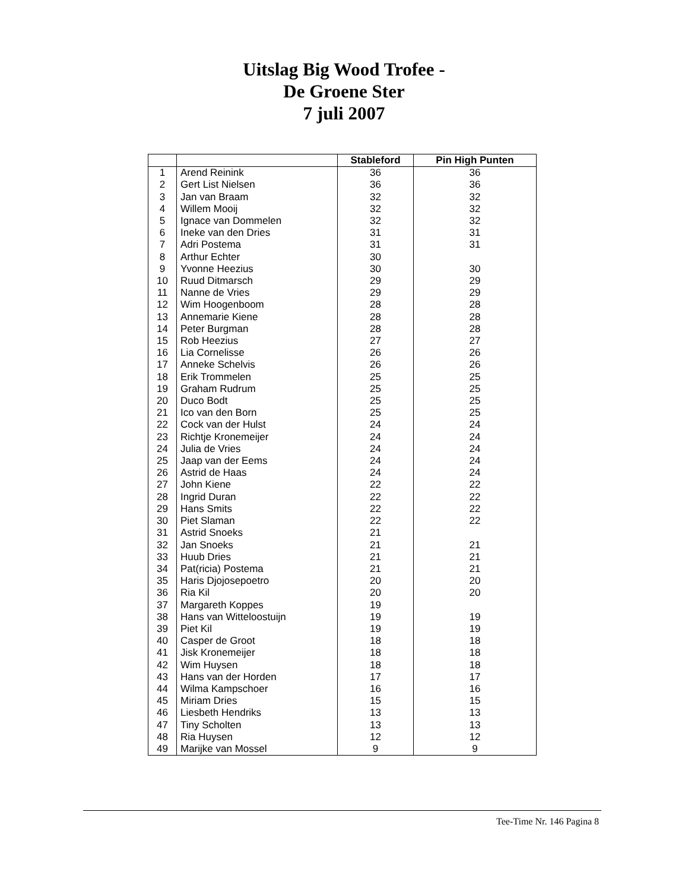Uitslag Big Wood Trofee -
De Groene Ster
7 juli 2007
| | | Stableford | Pin High Punten |
| --- | --- | --- | --- |
| 1 | Arend Reinink | 36 | 36 |
| 2 | Gert List Nielsen | 36 | 36 |
| 3 | Jan van Braam | 32 | 32 |
| 4 | Willem Mooij | 32 | 32 |
| 5 | Ignace van Dommelen | 32 | 32 |
| 6 | Ineke van den Dries | 31 | 31 |
| 7 | Adri Postema | 31 | 31 |
| 8 | Arthur Echter | 30 | |
| 9 | Yvonne Heezius | 30 | 30 |
| 10 | Ruud Ditmarsch | 29 | 29 |
| 11 | Nanne de Vries | 29 | 29 |
| 12 | Wim Hoogenboom | 28 | 28 |
| 13 | Annemarie Kiene | 28 | 28 |
| 14 | Peter Burgman | 28 | 28 |
| 15 | Rob Heezius | 27 | 27 |
| 16 | Lia Cornelisse | 26 | 26 |
| 17 | Anneke Schelvis | 26 | 26 |
| 18 | Erik Trommelen | 25 | 25 |
| 19 | Graham Rudrum | 25 | 25 |
| 20 | Duco Bodt | 25 | 25 |
| 21 | Ico van den Born | 25 | 25 |
| 22 | Cock van der Hulst | 24 | 24 |
| 23 | Richtje Kronemeijer | 24 | 24 |
| 24 | Julia de Vries | 24 | 24 |
| 25 | Jaap van der Eems | 24 | 24 |
| 26 | Astrid de Haas | 24 | 24 |
| 27 | John Kiene | 22 | 22 |
| 28 | Ingrid Duran | 22 | 22 |
| 29 | Hans Smits | 22 | 22 |
| 30 | Piet Slaman | 22 | 22 |
| 31 | Astrid Snoeks | 21 | |
| 32 | Jan Snoeks | 21 | 21 |
| 33 | Huub Dries | 21 | 21 |
| 34 | Pat(ricia) Postema | 21 | 21 |
| 35 | Haris Djojosepoetro | 20 | 20 |
| 36 | Ria Kil | 20 | 20 |
| 37 | Margareth Koppes | 19 | |
| 38 | Hans van Witteloostuijn | 19 | 19 |
| 39 | Piet Kil | 19 | 19 |
| 40 | Casper de Groot | 18 | 18 |
| 41 | Jisk Kronemeijer | 18 | 18 |
| 42 | Wim Huysen | 18 | 18 |
| 43 | Hans van der Horden | 17 | 17 |
| 44 | Wilma Kampschoer | 16 | 16 |
| 45 | Miriam Dries | 15 | 15 |
| 46 | Liesbeth Hendriks | 13 | 13 |
| 47 | Tiny Scholten | 13 | 13 |
| 48 | Ria Huysen | 12 | 12 |
| 49 | Marijke van Mossel | 9 | 9 |
Tee-Time Nr. 146 Pagina 8